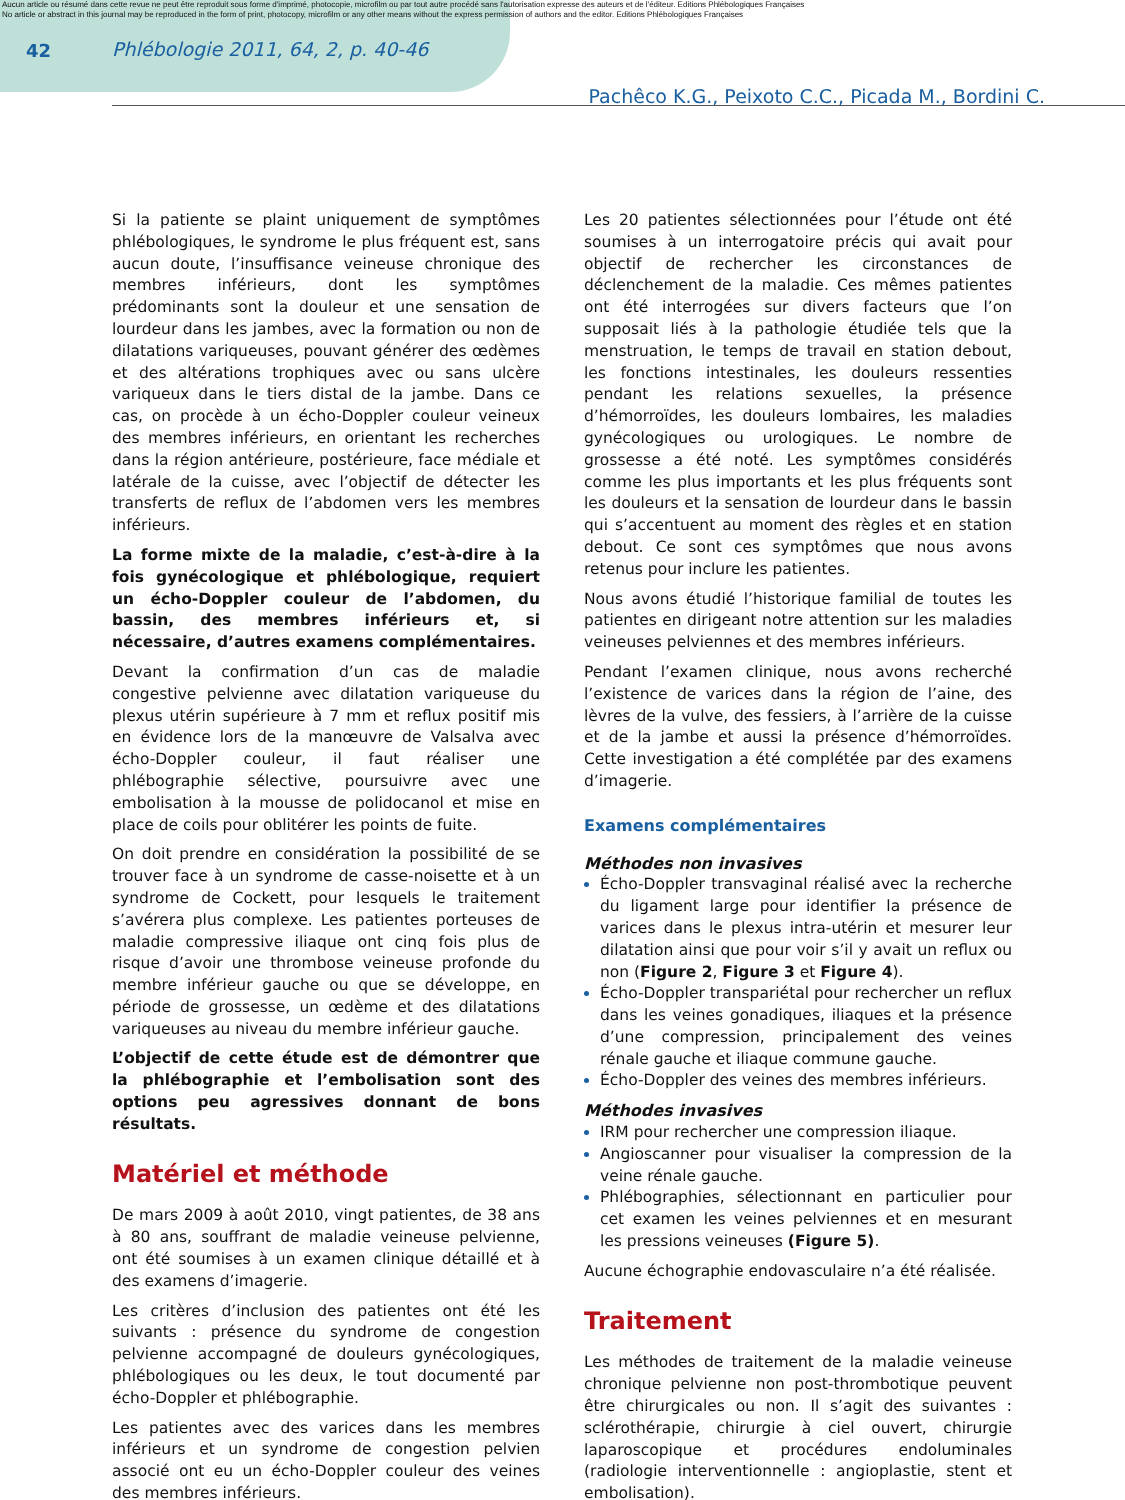Aucun article ou résumé dans cette revue ne peut être reproduit sous forme d'imprimé, photocopie, microfilm ou par tout autre procédé sans l'autorisation expresse des auteurs et de l'éditeur. Editions Phlébologiques Françaises
No article or abstract in this journal may be reproduced in the form of print, photocopy, microfilm or any other means without the express permission of authors and the editor. Editions Phlébologiques Françaises
42 Phlébologie 2011, 64, 2, p. 40-46
Pachêco K.G., Peixoto C.C., Picada M., Bordini C.
Si la patiente se plaint uniquement de symptômes phlébologiques, le syndrome le plus fréquent est, sans aucun doute, l’insuffisance veineuse chronique des membres inférieurs, dont les symptômes prédominants sont la douleur et une sensation de lourdeur dans les jambes, avec la formation ou non de dilatations variqueuses, pouvant générer des œdèmes et des altérations trophiques avec ou sans ulcère variqueux dans le tiers distal de la jambe. Dans ce cas, on procède à un écho-Doppler couleur veineux des membres inférieurs, en orientant les recherches dans la région antérieure, postérieure, face médiale et latérale de la cuisse, avec l’objectif de détecter les transferts de reflux de l’abdomen vers les membres inférieurs.
La forme mixte de la maladie, c’est-à-dire à la fois gynécologique et phlébologique, requiert un écho-Doppler couleur de l’abdomen, du bassin, des membres inférieurs et, si nécessaire, d’autres examens complémentaires.
Devant la confirmation d’un cas de maladie congestive pelvienne avec dilatation variqueuse du plexus utérin supérieure à 7 mm et reflux positif mis en évidence lors de la manœuvre de Valsalva avec écho-Doppler couleur, il faut réaliser une phlébographie sélective, poursuivre avec une embolisation à la mousse de polidocanol et mise en place de coils pour oblitérer les points de fuite.
On doit prendre en considération la possibilité de se trouver face à un syndrome de casse-noisette et à un syndrome de Cockett, pour lesquels le traitement s’avérera plus complexe. Les patientes porteuses de maladie compressive iliaque ont cinq fois plus de risque d’avoir une thrombose veineuse profonde du membre inférieur gauche ou que se développe, en période de grossesse, un œdème et des dilatations variqueuses au niveau du membre inférieur gauche.
L’objectif de cette étude est de démontrer que la phlébographie et l’embolisation sont des options peu agressives donnant de bons résultats.
Matériel et méthode
De mars 2009 à août 2010, vingt patientes, de 38 ans à 80 ans, souffrant de maladie veineuse pelvienne, ont été soumises à un examen clinique détaillé et à des examens d’imagerie.
Les critères d’inclusion des patientes ont été les suivants : présence du syndrome de congestion pelvienne accompagné de douleurs gynécologiques, phlébologiques ou les deux, le tout documenté par écho-Doppler et phlébographie.
Les patientes avec des varices dans les membres inférieurs et un syndrome de congestion pelvien associé ont eu un écho-Doppler couleur des veines des membres inférieurs.
Les 20 patientes sélectionnées pour l’étude ont été soumises à un interrogatoire précis qui avait pour objectif de rechercher les circonstances de déclenchement de la maladie. Ces mêmes patientes ont été interrogées sur divers facteurs que l’on supposait liés à la pathologie étudiée tels que la menstruation, le temps de travail en station debout, les fonctions intestinales, les douleurs ressenties pendant les relations sexuelles, la présence d’hémorroïdes, les douleurs lombaires, les maladies gynécologiques ou urologiques. Le nombre de grossesse a été noté. Les symptômes considérés comme les plus importants et les plus fréquents sont les douleurs et la sensation de lourdeur dans le bassin qui s’accentuent au moment des règles et en station debout. Ce sont ces symptômes que nous avons retenus pour inclure les patientes.
Nous avons étudié l’historique familial de toutes les patientes en dirigeant notre attention sur les maladies veineuses pelviennes et des membres inférieurs.
Pendant l’examen clinique, nous avons recherché l’existence de varices dans la région de l’aine, des lèvres de la vulve, des fessiers, à l’arrière de la cuisse et de la jambe et aussi la présence d’hémorroïdes. Cette investigation a été complétée par des examens d’imagerie.
Examens complémentaires
Méthodes non invasives
Écho-Doppler transvaginal réalisé avec la recherche du ligament large pour identifier la présence de varices dans le plexus intra-utérin et mesurer leur dilatation ainsi que pour voir s’il y avait un reflux ou non (Figure 2, Figure 3 et Figure 4).
Écho-Doppler transpariétal pour rechercher un reflux dans les veines gonadiques, iliaques et la présence d’une compression, principalement des veines rénale gauche et iliaque commune gauche.
Écho-Doppler des veines des membres inférieurs.
Méthodes invasives
IRM pour rechercher une compression iliaque.
Angioscanner pour visualiser la compression de la veine rénale gauche.
Phlébographies, sélectionnant en particulier pour cet examen les veines pelviennes et en mesurant les pressions veineuses (Figure 5).
Aucune échographie endovasculaire n’a été réalisée.
Traitement
Les méthodes de traitement de la maladie veineuse chronique pelvienne non post-thrombotique peuvent être chirurgicales ou non. Il s’agit des suivantes : sclérothérapie, chirurgie à ciel ouvert, chirurgie laparoscopique et procédures endoluminales (radiologie interventionnelle : angioplastie, stent et embolisation).